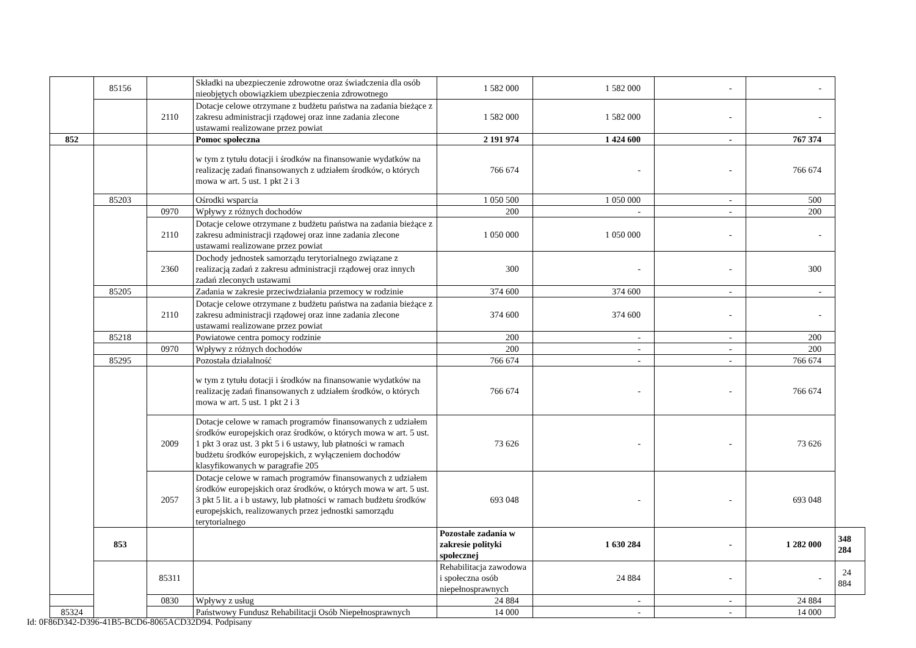| | 85156 | | Składki na ubezpieczenie zdrowotne oraz świadczenia dla osób nieobjętych obowiązkiem ubezpieczenia zdrowotnego | 1 582 000 | 1 582 000 | - | - | |
| | | 2110 | Dotacje celowe otrzymane z budżetu państwa na zadania bieżące z zakresu administracji rządowej oraz inne zadania zlecone ustawami realizowane przez powiat | 1 582 000 | 1 582 000 | - | - | |
| 852 | | | Pomoc społeczna | 2 191 974 | 1 424 600 | - | 767 374 | |
| | | | w tym z tytułu dotacji i środków na finansowanie wydatków na realizację zadań finansowanych z udziałem środków, o których mowa w art. 5 ust. 1 pkt 2 i 3 | 766 674 | - | - | 766 674 | |
| | 85203 | | Ośrodki wsparcia | 1 050 500 | 1 050 000 | - | 500 | |
| | | 0970 | Wpływy z różnych dochodów | 200 | - | - | 200 | |
| | | 2110 | Dotacje celowe otrzymane z budżetu państwa na zadania bieżące z zakresu administracji rządowej oraz inne zadania zlecone ustawami realizowane przez powiat | 1 050 000 | 1 050 000 | - | - | |
| | | 2360 | Dochody jednostek samorządu terytorialnego związane z realizacją zadań z zakresu administracji rządowej oraz innych zadań zleconych ustawami | 300 | - | - | 300 | |
| | 85205 | | Zadania w zakresie przeciwdziałania przemocy w rodzinie | 374 600 | 374 600 | - | - | |
| | | 2110 | Dotacje celowe otrzymane z budżetu państwa na zadania bieżące z zakresu administracji rządowej oraz inne zadania zlecone ustawami realizowane przez powiat | 374 600 | 374 600 | - | - | |
| | 85218 | | Powiatowe centra pomocy rodzinie | 200 | - | - | 200 | |
| | | 0970 | Wpływy z różnych dochodów | 200 | - | - | 200 | |
| | 85295 | | Pozostała działalność | 766 674 | - | - | 766 674 | |
| | | | w tym z tytułu dotacji i środków na finansowanie wydatków na realizację zadań finansowanych z udziałem środków, o których mowa w art. 5 ust. 1 pkt 2 i 3 | 766 674 | - | - | 766 674 | |
| | | 2009 | Dotacje celowe w ramach programów finansowanych z udziałem środków europejskich oraz środków, o których mowa w art. 5 ust. 1 pkt 3 oraz ust. 3 pkt 5 i 6 ustawy, lub płatności w ramach budżetu środków europejskich, z wyłączeniem dochodów klasyfikowanych w paragrafie 205 | 73 626 | - | - | 73 626 | |
| | | 2057 | Dotacje celowe w ramach programów finansowanych z udziałem środków europejskich oraz środków, o których mowa w art. 5 ust. 3 pkt 5 lit. a i b ustawy, lub płatności w ramach budżetu środków europejskich, realizowanych przez jednostki samorządu terytorialnego | 693 048 | - | - | 693 048 | |
| | 853 | | | Pozostałe zadania w zakresie polityki społecznej | 1 630 284 | - | 1 282 000 | 348 284 |
| | | 85311 | | Rehabilitacja zawodowa i społeczna osób niepełnosprawnych | 24 884 | - | - | 24 884 |
| | | 0830 | Wpływy z usług | 24 884 | - | - | 24 884 | |
| 85324 | | | Państwowy Fundusz Rehabilitacji Osób Niepełnosprawnych | 14 000 | - | - | 14 000 | |
Id: 0F86D342-D396-41B5-BCD6-8065ACD32D94. Podpisany